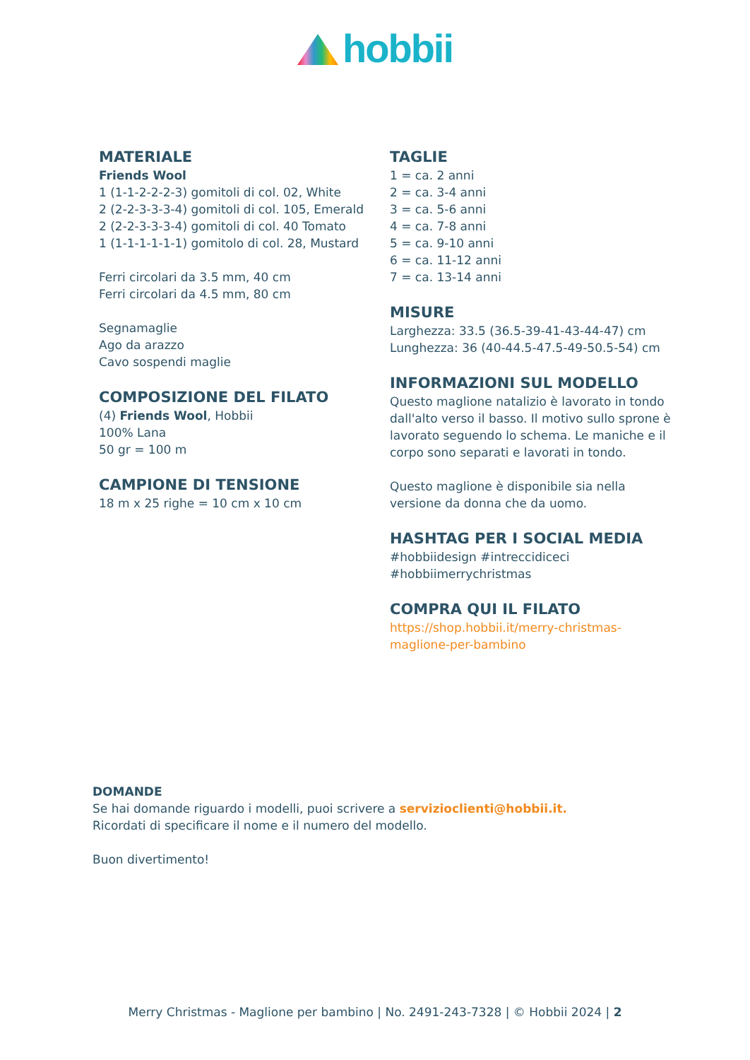hobbii
MATERIALE
Friends Wool
1 (1-1-2-2-2-3) gomitoli di col. 02, White
2 (2-2-3-3-3-4) gomitoli di col. 105, Emerald
2 (2-2-3-3-3-4) gomitoli di col. 40 Tomato
1 (1-1-1-1-1-1) gomitolo di col. 28, Mustard
Ferri circolari da 3.5 mm, 40 cm
Ferri circolari da 4.5 mm, 80 cm
Segnamaglie
Ago da arazzo
Cavo sospendi maglie
COMPOSIZIONE DEL FILATO
(4) Friends Wool, Hobbii
100% Lana
50 gr = 100 m
CAMPIONE DI TENSIONE
18 m x 25 righe = 10 cm x 10 cm
TAGLIE
1 = ca. 2 anni
2 = ca. 3-4 anni
3 = ca. 5-6 anni
4 = ca. 7-8 anni
5 = ca. 9-10 anni
6 = ca. 11-12 anni
7 = ca. 13-14 anni
MISURE
Larghezza: 33.5 (36.5-39-41-43-44-47) cm
Lunghezza: 36 (40-44.5-47.5-49-50.5-54) cm
INFORMAZIONI SUL MODELLO
Questo maglione natalizio è lavorato in tondo dall'alto verso il basso. Il motivo sullo sprone è lavorato seguendo lo schema. Le maniche e il corpo sono separati e lavorati in tondo.
Questo maglione è disponibile sia nella versione da donna che da uomo.
HASHTAG PER I SOCIAL MEDIA
#hobbiidesign #intreccidiceci #hobbiimerrychristmas
COMPRA QUI IL FILATO
https://shop.hobbii.it/merry-christmas-maglione-per-bambino
DOMANDE
Se hai domande riguardo i modelli, puoi scrivere a servizioclienti@hobbii.it.
Ricordati di specificare il nome e il numero del modello.
Buon divertimento!
Merry Christmas - Maglione per bambino | No. 2491-243-7328 | © Hobbii 2024 | 2